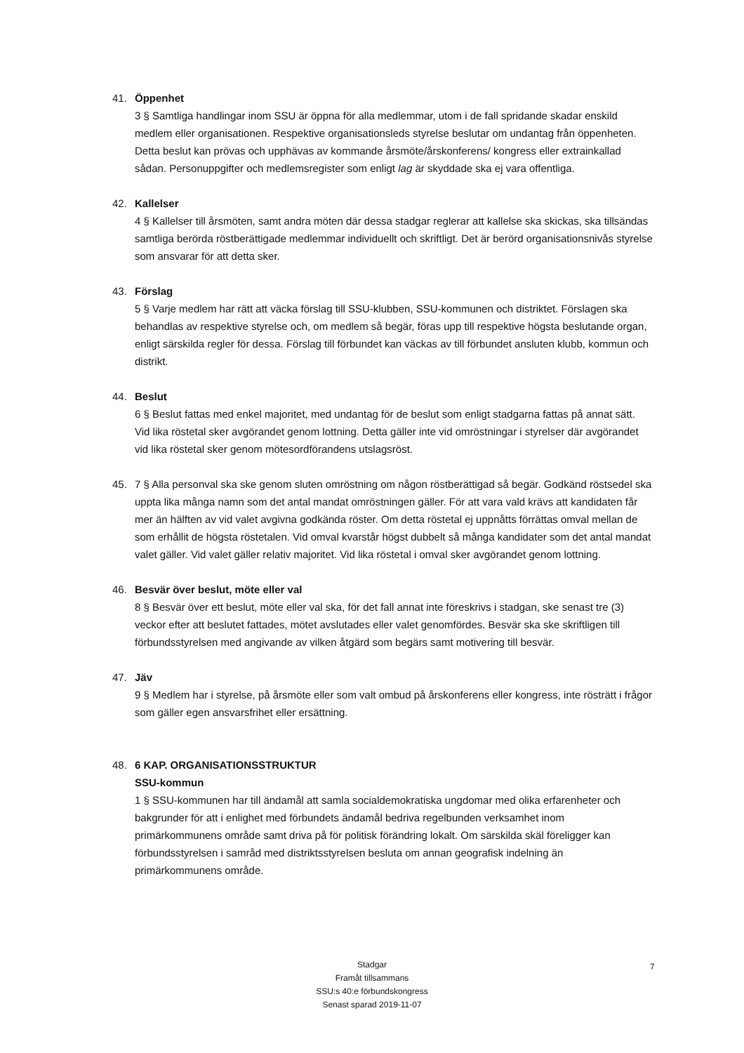41. Öppenhet
3 § Samtliga handlingar inom SSU är öppna för alla medlemmar, utom i de fall spridande skadar enskild medlem eller organisationen. Respektive organisationsleds styrelse beslutar om undantag från öppenheten. Detta beslut kan prövas och upphävas av kommande årsmöte/årskonferens/ kongress eller extrainkallad sådan. Personuppgifter och medlemsregister som enligt lag är skyddade ska ej vara offentliga.
42. Kallelser
4 § Kallelser till årsmöten, samt andra möten där dessa stadgar reglerar att kallelse ska skickas, ska tillsändas samtliga berörda röstberättigade medlemmar individuellt och skriftligt. Det är berörd organisationsnivås styrelse som ansvarar för att detta sker.
43. Förslag
5 § Varje medlem har rätt att väcka förslag till SSU-klubben, SSU-kommunen och distriktet. Förslagen ska behandlas av respektive styrelse och, om medlem så begär, föras upp till respektive högsta beslutande organ, enligt särskilda regler för dessa. Förslag till förbundet kan väckas av till förbundet ansluten klubb, kommun och distrikt.
44. Beslut
6 § Beslut fattas med enkel majoritet, med undantag för de beslut som enligt stadgarna fattas på annat sätt. Vid lika röstetal sker avgörandet genom lottning. Detta gäller inte vid omröstningar i styrelser där avgörandet vid lika röstetal sker genom mötesordförandens utslagsröst.
45. 7 § Alla personval ska ske genom sluten omröstning om någon röstberättigad så begär. Godkänd röstsedel ska uppta lika många namn som det antal mandat omröstningen gäller. För att vara vald krävs att kandidaten får mer än hälften av vid valet avgivna godkända röster. Om detta röstetal ej uppnåtts förrättas omval mellan de som erhållit de högsta röstetalen. Vid omval kvarstår högst dubbelt så många kandidater som det antal mandat valet gäller. Vid valet gäller relativ majoritet. Vid lika röstetal i omval sker avgörandet genom lottning.
46. Besvär över beslut, möte eller val
8 § Besvär över ett beslut, möte eller val ska, för det fall annat inte föreskrivs i stadgan, ske senast tre (3) veckor efter att beslutet fattades, mötet avslutades eller valet genomfördes. Besvär ska ske skriftligen till förbundsstyrelsen med angivande av vilken åtgärd som begärs samt motivering till besvär.
47. Jäv
9 § Medlem har i styrelse, på årsmöte eller som valt ombud på årskonferens eller kongress, inte rösträtt i frågor som gäller egen ansvarsfrihet eller ersättning.
48. 6 KAP. ORGANISATIONSSTRUKTUR
SSU-kommun
1 § SSU-kommunen har till ändamål att samla socialdemokratiska ungdomar med olika erfarenheter och bakgrunder för att i enlighet med förbundets ändamål bedriva regelbunden verksamhet inom primärkommunens område samt driva på för politisk förändring lokalt. Om särskilda skäl föreligger kan förbundsstyrelsen i samråd med distriktsstyrelsen besluta om annan geografisk indelning än primärkommunens område.
Stadgar
Framåt tillsammans
SSU:s 40:e förbundskongress
Senast sparad 2019-11-07
7